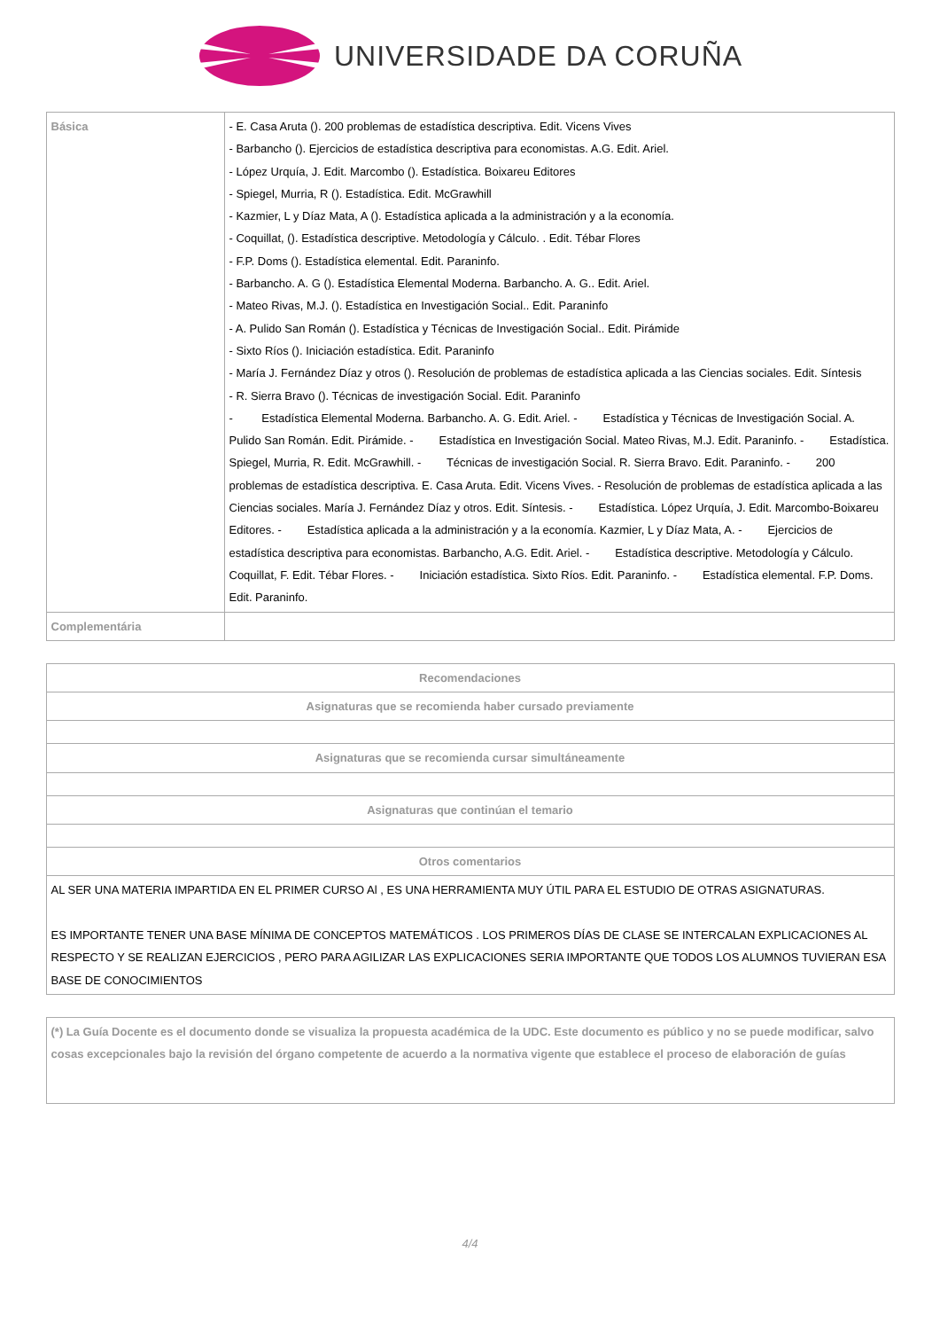UNIVERSIDADE DA CORUÑA
| Básica | - E. Casa Aruta (). 200 problemas de estadística descriptiva. Edit. Vicens Vives - Barbancho (). Ejercicios de estadística descriptiva para economistas. A.G. Edit. Ariel. - López Urquía, J. Edit. Marcombo (). Estadística. Boixareu Editores - Spiegel, Murria, R (). Estadística. Edit. McGrawhill - Kazmier, L y Díaz Mata, A (). Estadística aplicada a la administración y a la economía. - Coquillat, (). Estadística descriptive. Metodología y Cálculo. . Edit. Tébar Flores - F.P. Doms (). Estadística elemental. Edit. Paraninfo. - Barbancho. A. G (). Estadística Elemental Moderna. Barbancho. A. G.. Edit. Ariel. - Mateo Rivas, M.J. (). Estadística en Investigación Social.. Edit. Paraninfo - A. Pulido San Román (). Estadística y Técnicas de Investigación Social.. Edit. Pirámide - Sixto Ríos (). Iniciación estadística. Edit. Paraninfo - María J. Fernández Díaz y otros (). Resolución de problemas de estadística aplicada a las Ciencias sociales. Edit. Síntesis - R. Sierra Bravo (). Técnicas de investigación Social. Edit. Paraninfo - Estadística Elemental Moderna. Barbancho. A. G. Edit. Ariel. - Estadística y Técnicas de Investigación Social. A. Pulido San Román. Edit. Pirámide. - Estadística en Investigación Social. Mateo Rivas, M.J. Edit. Paraninfo. - Estadística. Spiegel, Murria, R. Edit. McGrawhill. - Técnicas de investigación Social. R. Sierra Bravo. Edit. Paraninfo. - 200 problemas de estadística descriptiva. E. Casa Aruta. Edit. Vicens Vives. - Resolución de problemas de estadística aplicada a las Ciencias sociales. María J. Fernández Díaz y otros. Edit. Síntesis. - Estadística. López Urquía, J. Edit. Marcombo-Boixareu Editores. - Estadística aplicada a la administración y a la economía. Kazmier, L y Díaz Mata, A. - Ejercicios de estadística descriptiva para economistas. Barbancho, A.G. Edit. Ariel. - Estadística descriptive. Metodología y Cálculo. Coquillat, F. Edit. Tébar Flores. - Iniciación estadística. Sixto Ríos. Edit. Paraninfo. - Estadística elemental. F.P. Doms. Edit. Paraninfo. |
| Complementária | |
| Recomendaciones |
| --- |
| Asignaturas que se recomienda haber cursado previamente |
| Asignaturas que se recomienda cursar simultáneamente |
| Asignaturas que continúan el temario |
| Otros comentarios |
| AL SER UNA MATERIA IMPARTIDA EN EL PRIMER CURSO Al , ES UNA HERRAMIENTA MUY ÚTIL PARA EL ESTUDIO DE OTRAS ASIGNATURAS. ES IMPORTANTE TENER UNA BASE MÍNIMA DE CONCEPTOS MATEMÁTICOS . LOS PRIMEROS DÍAS DE CLASE SE INTERCALAN EXPLICACIONES AL RESPECTO Y SE REALIZAN EJERCICIOS , PERO PARA AGILIZAR LAS EXPLICACIONES SERIA IMPORTANTE QUE TODOS LOS ALUMNOS TUVIERAN ESA BASE DE CONOCIMIENTOS |
| (*) La Guía Docente es el documento donde se visualiza la propuesta académica de la UDC. Este documento es público y no se puede modificar, salvo cosas excepcionales bajo la revisión del órgano competente de acuerdo a la normativa vigente que establece el proceso de elaboración de guías |
4/4